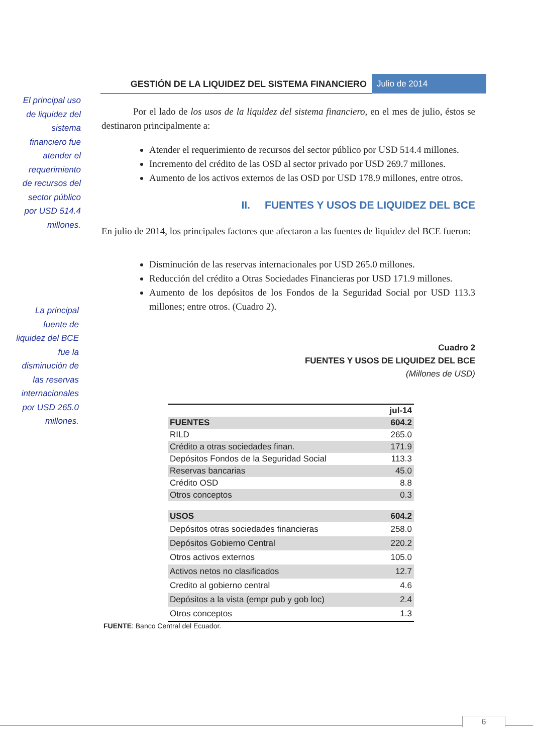GESTIÓN DE LA LIQUIDEZ DEL SISTEMA FINANCIERO
Julio de 2014
El principal uso de liquidez del sistema financiero fue atender el requerimiento de recursos del sector público por USD 514.4 millones.
La principal fuente de liquidez del BCE fue la disminución de las reservas internacionales por USD 265.0 millones.
Por el lado de los usos de la liquidez del sistema financiero, en el mes de julio, éstos se destinaron principalmente a:
Atender el requerimiento de recursos del sector público por USD 514.4 millones.
Incremento del crédito de las OSD al sector privado por USD 269.7 millones.
Aumento de los activos externos de las OSD por USD 178.9 millones, entre otros.
II. FUENTES Y USOS DE LIQUIDEZ DEL BCE
En julio de 2014, los principales factores que afectaron a las fuentes de liquidez del BCE fueron:
Disminución de las reservas internacionales por USD 265.0 millones.
Reducción del crédito a Otras Sociedades Financieras por USD 171.9 millones.
Aumento de los depósitos de los Fondos de la Seguridad Social por USD 113.3 millones; entre otros. (Cuadro 2).
Cuadro 2
FUENTES Y USOS DE LIQUIDEZ DEL BCE
(Millones de USD)
| | jul-14 |
| --- | --- |
| FUENTES | 604.2 |
| RILD | 265.0 |
| Crédito a otras sociedades finan. | 171.9 |
| Depósitos Fondos de la Seguridad Social | 113.3 |
| Reservas bancarias | 45.0 |
| Crédito OSD | 8.8 |
| Otros conceptos | 0.3 |
| USOS | 604.2 |
| Depósitos otras sociedades financieras | 258.0 |
| Depósitos Gobierno Central | 220.2 |
| Otros activos externos | 105.0 |
| Activos netos no clasificados | 12.7 |
| Credito al gobierno central | 4.6 |
| Depósitos a la vista (empr pub y gob loc) | 2.4 |
| Otros conceptos | 1.3 |
FUENTE: Banco Central del Ecuador.
6